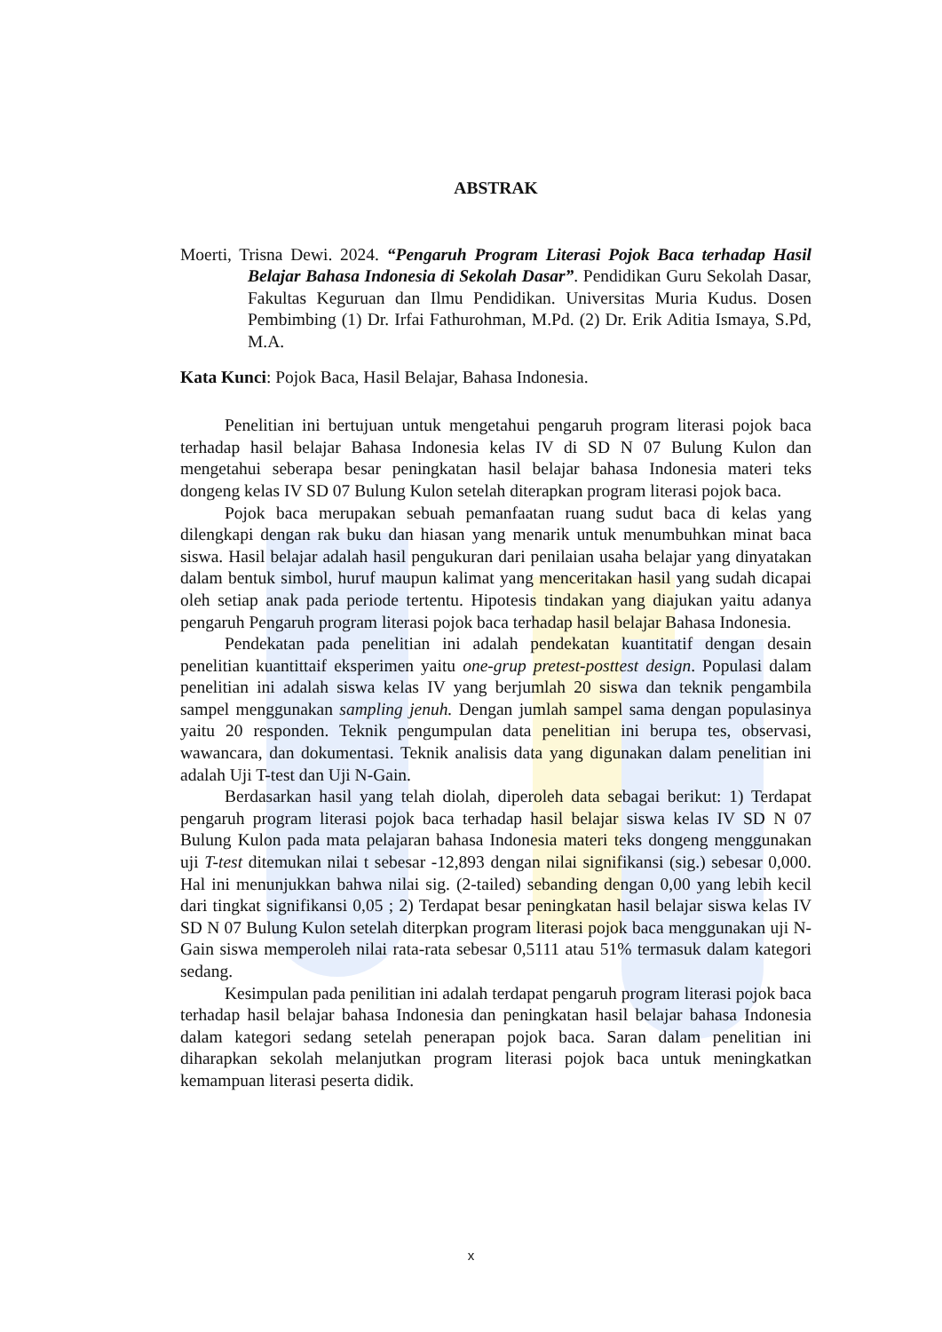ABSTRAK
Moerti, Trisna Dewi. 2024. “Pengaruh Program Literasi Pojok Baca terhadap Hasil Belajar Bahasa Indonesia di Sekolah Dasar”. Pendidikan Guru Sekolah Dasar, Fakultas Keguruan dan Ilmu Pendidikan. Universitas Muria Kudus. Dosen Pembimbing (1) Dr. Irfai Fathurohman, M.Pd. (2) Dr. Erik Aditia Ismaya, S.Pd, M.A.
Kata Kunci: Pojok Baca, Hasil Belajar, Bahasa Indonesia.
Penelitian ini bertujuan untuk mengetahui pengaruh program literasi pojok baca terhadap hasil belajar Bahasa Indonesia kelas IV di SD N 07 Bulung Kulon dan mengetahui seberapa besar peningkatan hasil belajar bahasa Indonesia materi teks dongeng kelas IV SD 07 Bulung Kulon setelah diterapkan program literasi pojok baca.
Pojok baca merupakan sebuah pemanfaatan ruang sudut baca di kelas yang dilengkapi dengan rak buku dan hiasan yang menarik untuk menumbuhkan minat baca siswa. Hasil belajar adalah hasil pengukuran dari penilaian usaha belajar yang dinyatakan dalam bentuk simbol, huruf maupun kalimat yang menceritakan hasil yang sudah dicapai oleh setiap anak pada periode tertentu. Hipotesis tindakan yang diajukan yaitu adanya pengaruh Pengaruh program literasi pojok baca terhadap hasil belajar Bahasa Indonesia.
Pendekatan pada penelitian ini adalah pendekatan kuantitatif dengan desain penelitian kuantittaif eksperimen yaitu one-grup pretest-posttest design. Populasi dalam penelitian ini adalah siswa kelas IV yang berjumlah 20 siswa dan teknik pengambila sampel menggunakan sampling jenuh. Dengan jumlah sampel sama dengan populasinya yaitu 20 responden. Teknik pengumpulan data penelitian ini berupa tes, observasi, wawancara, dan dokumentasi. Teknik analisis data yang digunakan dalam penelitian ini adalah Uji T-test dan Uji N-Gain.
Berdasarkan hasil yang telah diolah, diperoleh data sebagai berikut: 1) Terdapat pengaruh program literasi pojok baca terhadap hasil belajar siswa kelas IV SD N 07 Bulung Kulon pada mata pelajaran bahasa Indonesia materi teks dongeng menggunakan uji T-test ditemukan nilai t sebesar -12,893 dengan nilai signifikansi (sig.) sebesar 0,000. Hal ini menunjukkan bahwa nilai sig. (2-tailed) sebanding dengan 0,00 yang lebih kecil dari tingkat signifikansi 0,05 ; 2) Terdapat besar peningkatan hasil belajar siswa kelas IV SD N 07 Bulung Kulon setelah diterpkan program literasi pojok baca menggunakan uji N-Gain siswa memperoleh nilai rata-rata sebesar 0,5111 atau 51% termasuk dalam kategori sedang.
Kesimpulan pada penilitian ini adalah terdapat pengaruh program literasi pojok baca terhadap hasil belajar bahasa Indonesia dan peningkatan hasil belajar bahasa Indonesia dalam kategori sedang setelah penerapan pojok baca. Saran dalam penelitian ini diharapkan sekolah melanjutkan program literasi pojok baca untuk meningkatkan kemampuan literasi peserta didik.
x